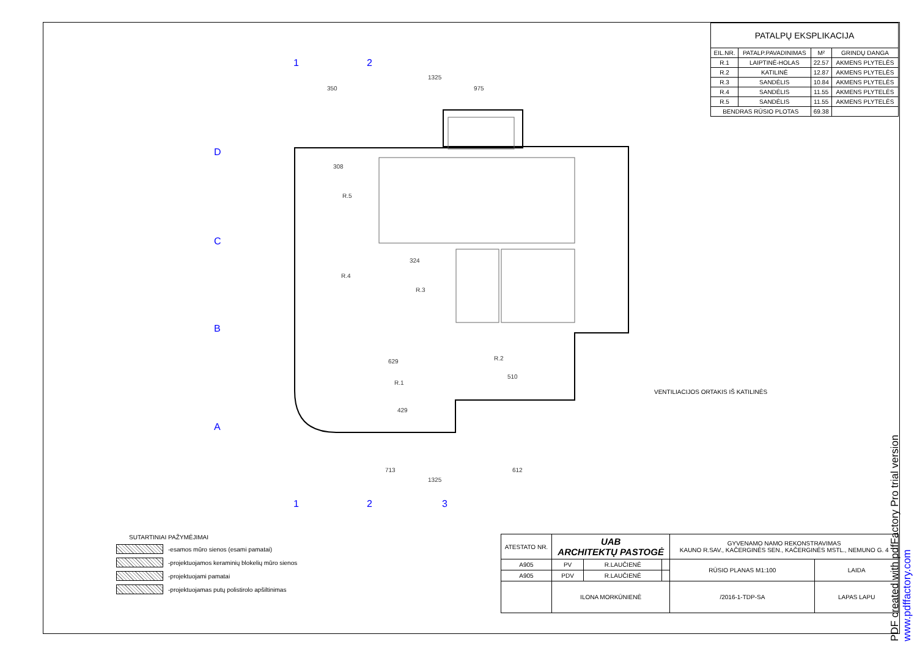| PATALPŲ EKSPLIKACIJA | | | |
| --- | --- | --- | --- |
| EIL.NR. | PATALP.PAVADINIMAS | M² | GRINDŲ DANGA |
| R.1 | LAIPTINĖ-HOLAS | 22.57 | AKMENS PLYTELĖS |
| R.2 | KATILINĖ | 12.87 | AKMENS PLYTELĖS |
| R.3 | SANDĖLIS | 10.84 | AKMENS PLYTELĖS |
| R.4 | SANDĖLIS | 11.55 | AKMENS PLYTELĖS |
| R.5 | SANDĖLIS | 11.55 | AKMENS PLYTELĖS |
| BENDRAS RŪSIO PLOTAS | | 69.38 | |
1
2
D
C
B
A
1
2
3
1325
350
975
308
R.5
R.4
R.3
R.2
R.1
324
629
510
429
713
612
1325
VENTILIACIJOS ORTAKIS IŠ KATILINĖS
SUTARTINIAI PAŽYMĖJIMAI
-esamos mūro sienos (esami pamatai)
-projektuojamos keraminių blokelių mūro sienos
-projektuojami pamatai
-projektuojamas putų polistirolo apšiltinimas
| ATESTATO NR. | UAB ARCHITEKTŲ PASTOGĖ | | | GYVENAMO NAMO REKONSTRAVIMAS KAUNO R.SAV., KAČERGINĖS SEN., KAČERGINĖS MSTL., NEMUNO G. 4 | |
| A905 | PV | R.LAUČIENĖ | | RŪSIO PLANAS M1:100 | LAIDA |
| A905 | PDV | R.LAUČIENĖ | | | |
| | ILONA MORKŪNIENĖ | | | /2016-1-TDP-SA | LAPAS LAPU |
PDF created with pdfFactory Pro trial version www.pdffactory.com